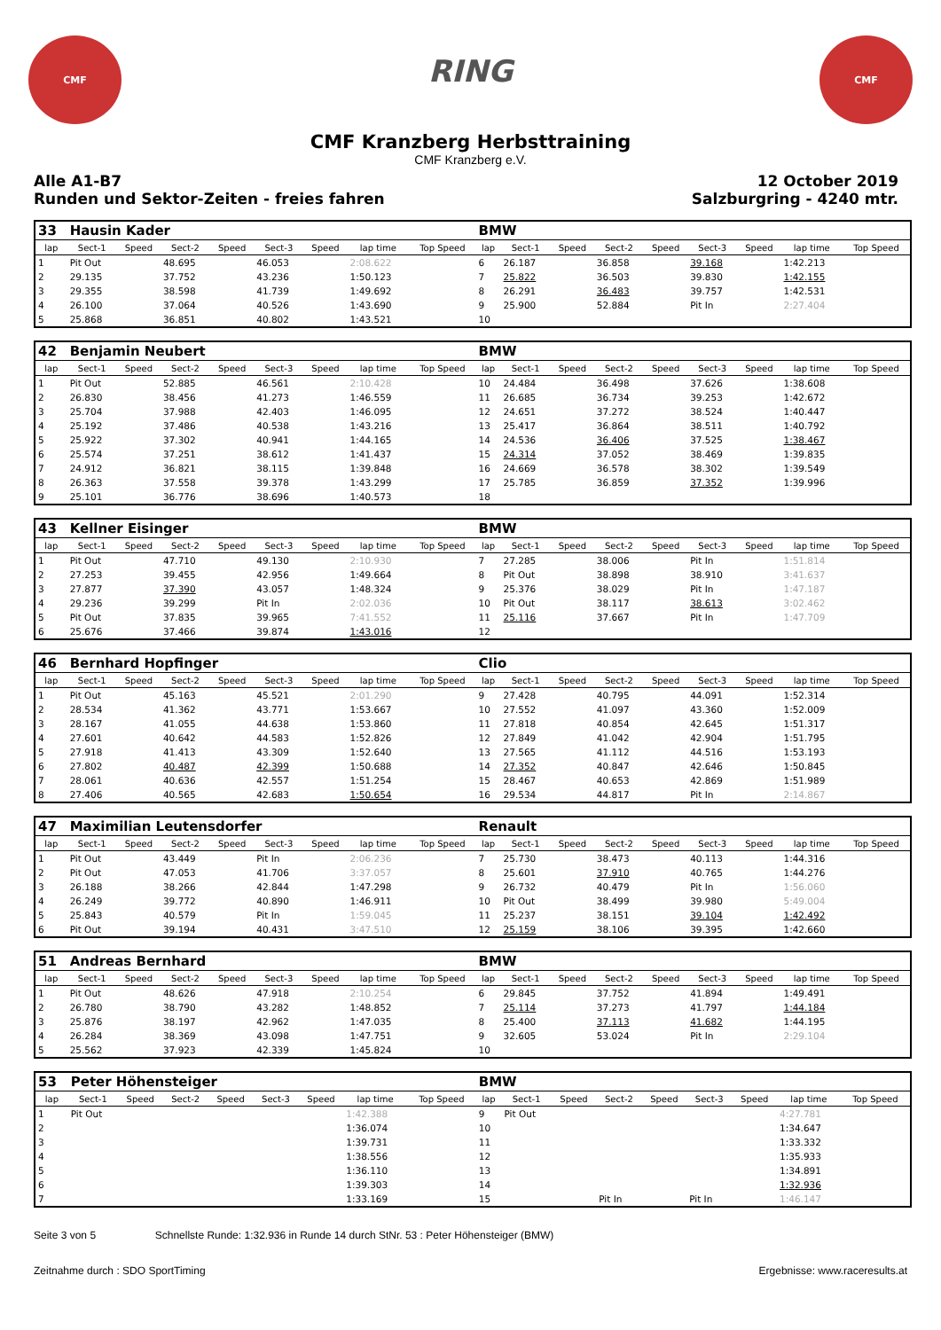CMF
RING
CMF
CMF Kranzberg Herbsttraining
CMF Kranzberg e.V.
Alle A1-B7
Runden und Sektor-Zeiten - freies fahren
12 October 2019
Salzburgring - 4240 mtr.
| 33 | Hausin Kader | | | | | | | | BMW | | | | | | | | |
| lap | Sect-1 | Speed | Sect-2 | Speed | Sect-3 | Speed | lap time | Top Speed | lap | Sect-1 | Speed | Sect-2 | Speed | Sect-3 | Speed | lap time | Top Speed |
| 1 | Pit Out | | 48.695 | | 46.053 | | 2:08.622 | | 6 | 26.187 | | 36.858 | | 39.168 | | 1:42.213 | |
| 2 | 29.135 | | 37.752 | | 43.236 | | 1:50.123 | | 7 | 25.822 | | 36.503 | | 39.830 | | 1:42.155 | |
| 3 | 29.355 | | 38.598 | | 41.739 | | 1:49.692 | | 8 | 26.291 | | 36.483 | | 39.757 | | 1:42.531 | |
| 4 | 26.100 | | 37.064 | | 40.526 | | 1:43.690 | | 9 | 25.900 | | 52.884 | | Pit In | | 2:27.404 | |
| 5 | 25.868 | | 36.851 | | 40.802 | | 1:43.521 | | 10 | | | | | | | | |
| 42 | Benjamin Neubert | | | | | | | | BMW | | | | | | | | |
| lap | Sect-1 | Speed | Sect-2 | Speed | Sect-3 | Speed | lap time | Top Speed | lap | Sect-1 | Speed | Sect-2 | Speed | Sect-3 | Speed | lap time | Top Speed |
| 1 | Pit Out | | 52.885 | | 46.561 | | 2:10.428 | | 10 | 24.484 | | 36.498 | | 37.626 | | 1:38.608 | |
| 2 | 26.830 | | 38.456 | | 41.273 | | 1:46.559 | | 11 | 26.685 | | 36.734 | | 39.253 | | 1:42.672 | |
| 3 | 25.704 | | 37.988 | | 42.403 | | 1:46.095 | | 12 | 24.651 | | 37.272 | | 38.524 | | 1:40.447 | |
| 4 | 25.192 | | 37.486 | | 40.538 | | 1:43.216 | | 13 | 25.417 | | 36.864 | | 38.511 | | 1:40.792 | |
| 5 | 25.922 | | 37.302 | | 40.941 | | 1:44.165 | | 14 | 24.536 | | 36.406 | | 37.525 | | 1:38.467 | |
| 6 | 25.574 | | 37.251 | | 38.612 | | 1:41.437 | | 15 | 24.314 | | 37.052 | | 38.469 | | 1:39.835 | |
| 7 | 24.912 | | 36.821 | | 38.115 | | 1:39.848 | | 16 | 24.669 | | 36.578 | | 38.302 | | 1:39.549 | |
| 8 | 26.363 | | 37.558 | | 39.378 | | 1:43.299 | | 17 | 25.785 | | 36.859 | | 37.352 | | 1:39.996 | |
| 9 | 25.101 | | 36.776 | | 38.696 | | 1:40.573 | | 18 | | | | | | | | |
| 43 | Kellner Eisinger | | | | | | | | BMW | | | | | | | | |
| lap | Sect-1 | Speed | Sect-2 | Speed | Sect-3 | Speed | lap time | Top Speed | lap | Sect-1 | Speed | Sect-2 | Speed | Sect-3 | Speed | lap time | Top Speed |
| 1 | Pit Out | | 47.710 | | 49.130 | | 2:10.930 | | 7 | 27.285 | | 38.006 | | Pit In | | 1:51.814 | |
| 2 | 27.253 | | 39.455 | | 42.956 | | 1:49.664 | | 8 | Pit Out | | 38.898 | | 38.910 | | 3:41.637 | |
| 3 | 27.877 | | 37.390 | | 43.057 | | 1:48.324 | | 9 | 25.376 | | 38.029 | | Pit In | | 1:47.187 | |
| 4 | 29.236 | | 39.299 | | Pit In | | 2:02.036 | | 10 | Pit Out | | 38.117 | | 38.613 | | 3:02.462 | |
| 5 | Pit Out | | 37.835 | | 39.965 | | 7:41.552 | | 11 | 25.116 | | 37.667 | | Pit In | | 1:47.709 | |
| 6 | 25.676 | | 37.466 | | 39.874 | | 1:43.016 | | 12 | | | | | | | | |
| 46 | Bernhard Hopfinger | | | | | | | | Clio | | | | | | | | |
| lap | Sect-1 | Speed | Sect-2 | Speed | Sect-3 | Speed | lap time | Top Speed | lap | Sect-1 | Speed | Sect-2 | Speed | Sect-3 | Speed | lap time | Top Speed |
| 1 | Pit Out | | 45.163 | | 45.521 | | 2:01.290 | | 9 | 27.428 | | 40.795 | | 44.091 | | 1:52.314 | |
| 2 | 28.534 | | 41.362 | | 43.771 | | 1:53.667 | | 10 | 27.552 | | 41.097 | | 43.360 | | 1:52.009 | |
| 3 | 28.167 | | 41.055 | | 44.638 | | 1:53.860 | | 11 | 27.818 | | 40.854 | | 42.645 | | 1:51.317 | |
| 4 | 27.601 | | 40.642 | | 44.583 | | 1:52.826 | | 12 | 27.849 | | 41.042 | | 42.904 | | 1:51.795 | |
| 5 | 27.918 | | 41.413 | | 43.309 | | 1:52.640 | | 13 | 27.565 | | 41.112 | | 44.516 | | 1:53.193 | |
| 6 | 27.802 | | 40.487 | | 42.399 | | 1:50.688 | | 14 | 27.352 | | 40.847 | | 42.646 | | 1:50.845 | |
| 7 | 28.061 | | 40.636 | | 42.557 | | 1:51.254 | | 15 | 28.467 | | 40.653 | | 42.869 | | 1:51.989 | |
| 8 | 27.406 | | 40.565 | | 42.683 | | 1:50.654 | | 16 | 29.534 | | 44.817 | | Pit In | | 2:14.867 | |
| 47 | Maximilian Leutensdorfer | | | | | | | | Renault | | | | | | | | |
| lap | Sect-1 | Speed | Sect-2 | Speed | Sect-3 | Speed | lap time | Top Speed | lap | Sect-1 | Speed | Sect-2 | Speed | Sect-3 | Speed | lap time | Top Speed |
| 1 | Pit Out | | 43.449 | | Pit In | | 2:06.236 | | 7 | 25.730 | | 38.473 | | 40.113 | | 1:44.316 | |
| 2 | Pit Out | | 47.053 | | 41.706 | | 3:37.057 | | 8 | 25.601 | | 37.910 | | 40.765 | | 1:44.276 | |
| 3 | 26.188 | | 38.266 | | 42.844 | | 1:47.298 | | 9 | 26.732 | | 40.479 | | Pit In | | 1:56.060 | |
| 4 | 26.249 | | 39.772 | | 40.890 | | 1:46.911 | | 10 | Pit Out | | 38.499 | | 39.980 | | 5:49.004 | |
| 5 | 25.843 | | 40.579 | | Pit In | | 1:59.045 | | 11 | 25.237 | | 38.151 | | 39.104 | | 1:42.492 | |
| 6 | Pit Out | | 39.194 | | 40.431 | | 3:47.510 | | 12 | 25.159 | | 38.106 | | 39.395 | | 1:42.660 | |
| 51 | Andreas Bernhard | | | | | | | | BMW | | | | | | | | |
| lap | Sect-1 | Speed | Sect-2 | Speed | Sect-3 | Speed | lap time | Top Speed | lap | Sect-1 | Speed | Sect-2 | Speed | Sect-3 | Speed | lap time | Top Speed |
| 1 | Pit Out | | 48.626 | | 47.918 | | 2:10.254 | | 6 | 29.845 | | 37.752 | | 41.894 | | 1:49.491 | |
| 2 | 26.780 | | 38.790 | | 43.282 | | 1:48.852 | | 7 | 25.114 | | 37.273 | | 41.797 | | 1:44.184 | |
| 3 | 25.876 | | 38.197 | | 42.962 | | 1:47.035 | | 8 | 25.400 | | 37.113 | | 41.682 | | 1:44.195 | |
| 4 | 26.284 | | 38.369 | | 43.098 | | 1:47.751 | | 9 | 32.605 | | 53.024 | | Pit In | | 2:29.104 | |
| 5 | 25.562 | | 37.923 | | 42.339 | | 1:45.824 | | 10 | | | | | | | | |
| 53 | Peter Höhensteiger | | | | | | | | BMW | | | | | | | | |
| lap | Sect-1 | Speed | Sect-2 | Speed | Sect-3 | Speed | lap time | Top Speed | lap | Sect-1 | Speed | Sect-2 | Speed | Sect-3 | Speed | lap time | Top Speed |
| 1 | Pit Out | | | | | | 1:42.388 | | 9 | Pit Out | | | | | | 4:27.781 | |
| 2 | | | | | | | 1:36.074 | | 10 | | | | | | | 1:34.647 | |
| 3 | | | | | | | 1:39.731 | | 11 | | | | | | | 1:33.332 | |
| 4 | | | | | | | 1:38.556 | | 12 | | | | | | | 1:35.933 | |
| 5 | | | | | | | 1:36.110 | | 13 | | | | | | | 1:34.891 | |
| 6 | | | | | | | 1:39.303 | | 14 | | | | | | | 1:32.936 | |
| 7 | | | | | | | 1:33.169 | | 15 | | | Pit In | | Pit In | | 1:46.147 | |
Seite 3 von 5 Schnellste Runde: 1:32.936 in Runde 14 durch StNr. 53 : Peter Höhensteiger (BMW)
Zeitnahme durch : SDO SportTiming Ergebnisse: www.raceresults.at